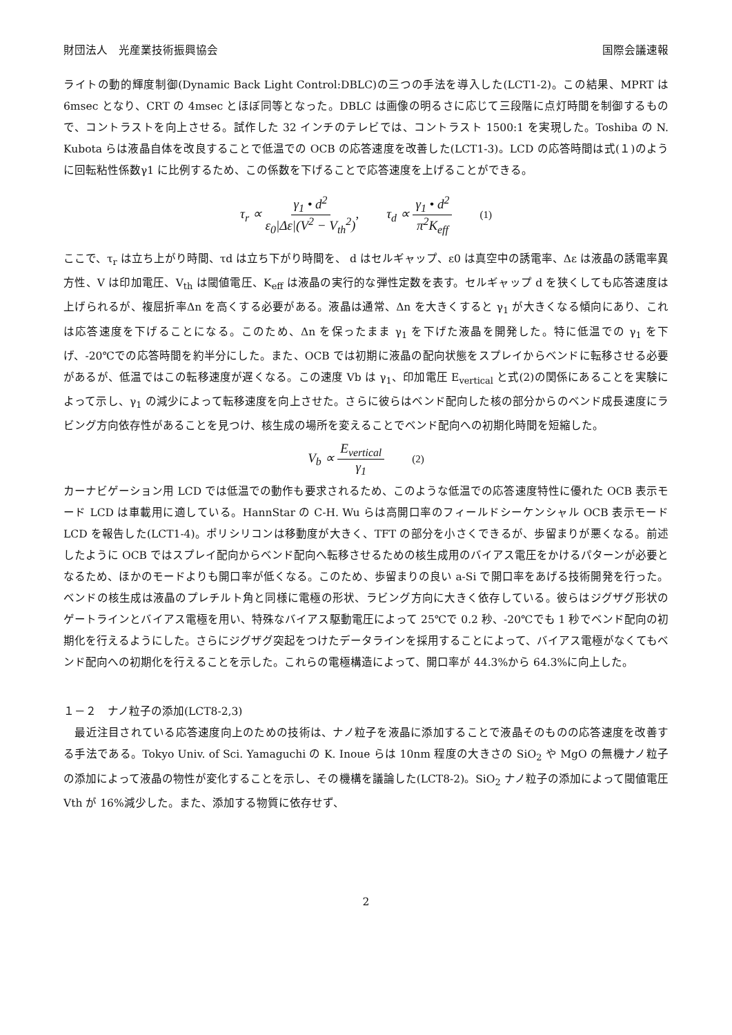財団法人　光産業技術振興協会 国際会議速報
ライトの動的輝度制御(Dynamic Back Light Control:DBLC)の三つの手法を導入した(LCT1-2)。この結果、MPRT は 6msec となり、CRT の 4msec とほぼ同等となった。DBLC は画像の明るさに応じて三段階に点灯時間を制御するもので、コントラストを向上させる。試作した 32 インチのテレビでは、コントラスト 1500:1 を実現した。Toshiba の N. Kubota らは液晶自体を改良することで低温での OCB の応答速度を改善した(LCT1-3)。LCD の応答時間は式(１)のように回転粘性係数γ1 に比例するため、この係数を下げることで応答速度を上げることができる。
τ<sub>r</sub> ∝ γ<sub>1</sub> • d<sup>2</sup> ε<sub>0</sub>|Δε|(V<sup>2</sup> − V<sub>th</sub><sup>2</sup>), τ<sub>d</sub> ∝ γ<sub>1</sub> • d<sup>2</sup> π<sup>2</sup>K<sub>eff</sub> (1)
ここで、τ<sub>r</sub> は立ち上がり時間、τd は立ち下がり時間を、 d はセルギャップ、ε0 は真空中の誘電率、Δε は液晶の誘電率異方性、V は印加電圧、V<sub>th</sub> は閾値電圧、K<sub>eff</sub> は液晶の実行的な弾性定数を表す。セルギャップ d を狭くしても応答速度は上げられるが、複屈折率Δn を高くする必要がある。液晶は通常、Δn を大きくすると γ<sub>1</sub> が大きくなる傾向にあり、これは応答速度を下げることになる。このため、Δn を保ったまま γ<sub>1</sub> を下げた液晶を開発した。特に低温での γ<sub>1</sub> を下げ、-20℃での応答時間を約半分にした。また、OCB では初期に液晶の配向状態をスプレイからベンドに転移させる必要があるが、低温ではこの転移速度が遅くなる。この速度 Vb は γ<sub>1</sub>、印加電圧 E<sub>vertical</sub> と式(2)の関係にあることを実験によって示し、γ<sub>1</sub> の減少によって転移速度を向上させた。さらに彼らはベンド配向した核の部分からのベンド成長速度にラビング方向依存性があることを見つけ、核生成の場所を変えることでベンド配向への初期化時間を短縮した。
V<sub>b</sub> ∝ E<sub>vertical</sub> γ<sub>1</sub> (2)
カーナビゲーション用 LCD では低温での動作も要求されるため、このような低温での応答速度特性に優れた OCB 表示モード LCD は車載用に適している。HannStar の C-H. Wu らは高開口率のフィールドシーケンシャル OCB 表示モード LCD を報告した(LCT1-4)。ポリシリコンは移動度が大きく、TFT の部分を小さくできるが、歩留まりが悪くなる。前述したように OCB ではスプレイ配向からベンド配向へ転移させるための核生成用のバイアス電圧をかけるパターンが必要となるため、ほかのモードよりも開口率が低くなる。このため、歩留まりの良い a-Si で開口率をあげる技術開発を行った。ベンドの核生成は液晶のプレチルト角と同様に電極の形状、ラビング方向に大きく依存している。彼らはジグザグ形状のゲートラインとバイアス電極を用い、特殊なバイアス駆動電圧によって 25℃で 0.2 秒、-20℃でも 1 秒でベンド配向の初期化を行えるようにした。さらにジグザグ突起をつけたデータラインを採用することによって、バイアス電極がなくてもベンド配向への初期化を行えることを示した。これらの電極構造によって、開口率が 44.3%から 64.3%に向上した。
１－２　ナノ粒子の添加(LCT8-2,3)
　最近注目されている応答速度向上のための技術は、ナノ粒子を液晶に添加することで液晶そのものの応答速度を改善する手法である。Tokyo Univ. of Sci. Yamaguchi の K. Inoue らは 10nm 程度の大きさの SiO<sub>2</sub> や MgO の無機ナノ粒子の添加によって液晶の物性が変化することを示し、その機構を議論した(LCT8-2)。SiO<sub>2</sub> ナノ粒子の添加によって閾値電圧 Vth が 16%減少した。また、添加する物質に依存せず、
2